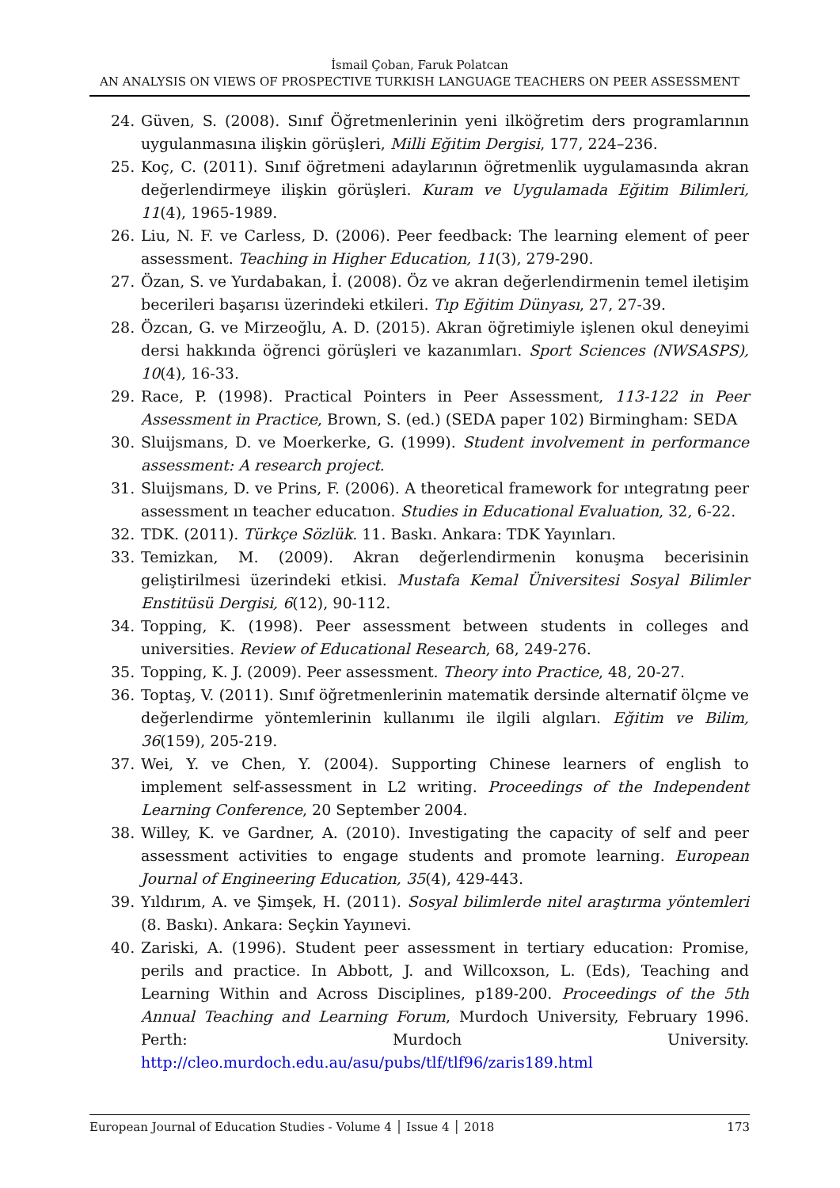İsmail Çoban, Faruk Polatcan
AN ANALYSIS ON VIEWS OF PROSPECTIVE TURKISH LANGUAGE TEACHERS ON PEER ASSESSMENT
24. Güven, S. (2008). Sınıf Öğretmenlerinin yeni ilköğretim ders programlarının uygulanmasına ilişkin görüşleri, Milli Eğitim Dergisi, 177, 224–236.
25. Koç, C. (2011). Sınıf öğretmeni adaylarının öğretmenlik uygulamasında akran değerlendirmeye ilişkin görüşleri. Kuram ve Uygulamada Eğitim Bilimleri, 11(4), 1965-1989.
26. Liu, N. F. ve Carless, D. (2006). Peer feedback: The learning element of peer assessment. Teaching in Higher Education, 11(3), 279-290.
27. Özan, S. ve Yurdabakan, İ. (2008). Öz ve akran değerlendirmenin temel iletişim becerileri başarısı üzerindeki etkileri. Tıp Eğitim Dünyası, 27, 27-39.
28. Özcan, G. ve Mirzeoğlu, A. D. (2015). Akran öğretimiyle işlenen okul deneyimi dersi hakkında öğrenci görüşleri ve kazanımları. Sport Sciences (NWSASPS), 10(4), 16-33.
29. Race, P. (1998). Practical Pointers in Peer Assessment, 113-122 in Peer Assessment in Practice, Brown, S. (ed.) (SEDA paper 102) Birmingham: SEDA
30. Sluijsmans, D. ve Moerkerke, G. (1999). Student involvement in performance assessment: A research project.
31. Sluijsmans, D. ve Prins, F. (2006). A theoretical framework for ıntegratıng peer assessment ın teacher educatıon. Studies in Educational Evaluation, 32, 6-22.
32. TDK. (2011). Türkçe Sözlük. 11. Baskı. Ankara: TDK Yayınları.
33. Temizkan, M. (2009). Akran değerlendirmenin konuşma becerisinin geliştirilmesi üzerindeki etkisi. Mustafa Kemal Üniversitesi Sosyal Bilimler Enstitüsü Dergisi, 6(12), 90-112.
34. Topping, K. (1998). Peer assessment between students in colleges and universities. Review of Educational Research, 68, 249-276.
35. Topping, K. J. (2009). Peer assessment. Theory into Practice, 48, 20-27.
36. Toptaş, V. (2011). Sınıf öğretmenlerinin matematik dersinde alternatif ölçme ve değerlendirme yöntemlerinin kullanımı ile ilgili algıları. Eğitim ve Bilim, 36(159), 205-219.
37. Wei, Y. ve Chen, Y. (2004). Supporting Chinese learners of english to implement self-assessment in L2 writing. Proceedings of the Independent Learning Conference, 20 September 2004.
38. Willey, K. ve Gardner, A. (2010). Investigating the capacity of self and peer assessment activities to engage students and promote learning. European Journal of Engineering Education, 35(4), 429-443.
39. Yıldırım, A. ve Şimşek, H. (2011). Sosyal bilimlerde nitel araştırma yöntemleri (8. Baskı). Ankara: Seçkin Yayınevi.
40. Zariski, A. (1996). Student peer assessment in tertiary education: Promise, perils and practice. In Abbott, J. and Willcoxson, L. (Eds), Teaching and Learning Within and Across Disciplines, p189-200. Proceedings of the 5th Annual Teaching and Learning Forum, Murdoch University, February 1996. Perth: Murdoch University. http://cleo.murdoch.edu.au/asu/pubs/tlf/tlf96/zaris189.html
European Journal of Education Studies - Volume 4 │ Issue 4 │ 2018 173